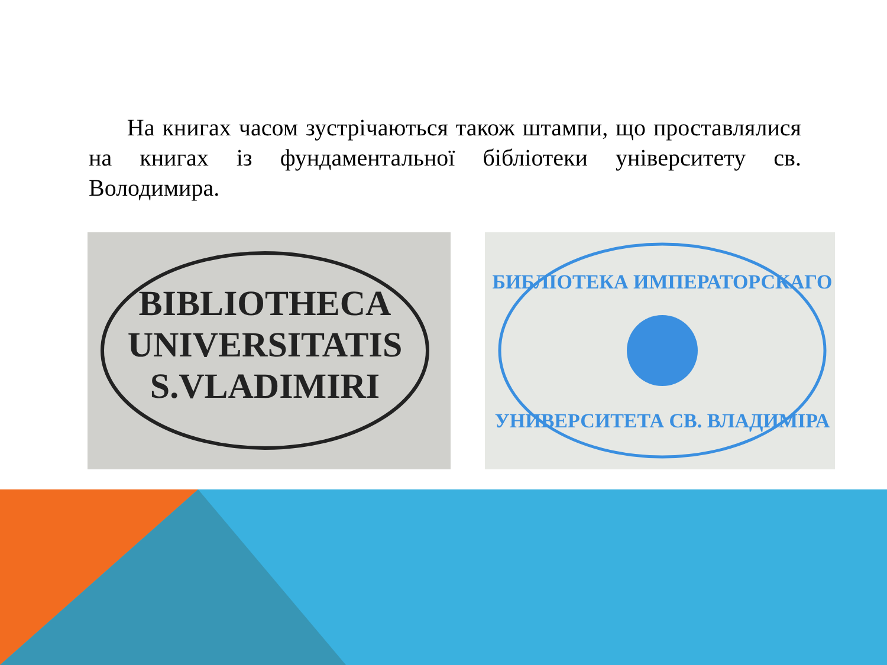На книгах часом зустрічаються також штампи, що проставлялися на книгах із фундаментальної бібліотеки університету св. Володимира.
BIBLIOTHECA
UNIVERSITATIS
S.VLADIMIRI
БИБЛІОТЕКА ИМПЕРАТОРСКАГО
УНИВЕРСИТЕТА СВ. ВЛАДИМІРА